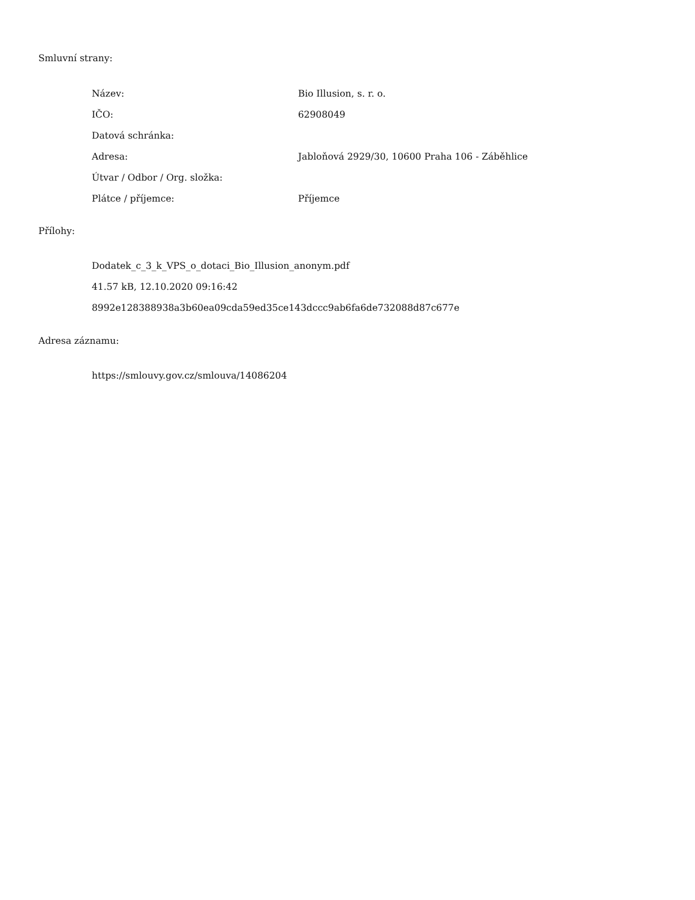Smluvní strany:
| Název: | Bio Illusion, s. r. o. |
| IČO: | 62908049 |
| Datová schránka: | |
| Adresa: | Jabloňová 2929/30, 10600 Praha 106 - Záběhlice |
| Útvar / Odbor / Org. složka: | |
| Plátce / příjemce: | Příjemce |
Přílohy:
Dodatek_c_3_k_VPS_o_dotaci_Bio_Illusion_anonym.pdf
41.57 kB, 12.10.2020 09:16:42
8992e128388938a3b60ea09cda59ed35ce143dccc9ab6fa6de732088d87c677e
Adresa záznamu:
https://smlouvy.gov.cz/smlouva/14086204